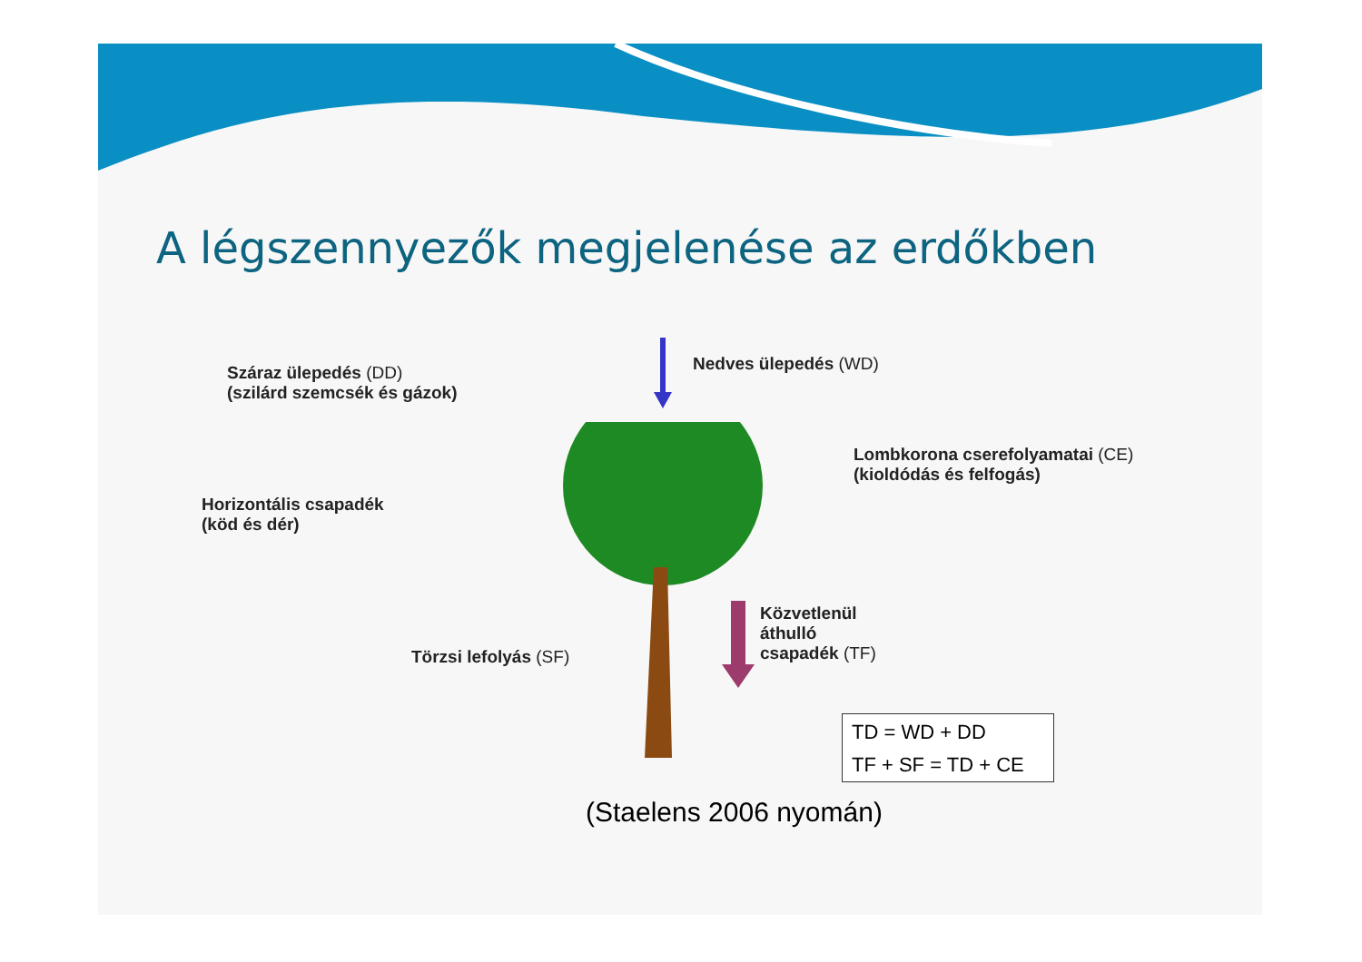A légszennyezők megjelenése az erdőkben
Száraz ülepedés (DD)
(szilárd szemcsék és gázok)
Nedves ülepedés (WD)
Lombkorona cserefolyamatai (CE)
(kioldódás és felfogás)
Horizontális csapadék
(köd és dér)
Törzsi lefolyás (SF)
Közvetlenül
áthulló
csapadék (TF)
TD = WD + DD
TF + SF = TD + CE
(Staelens 2006 nyomán)